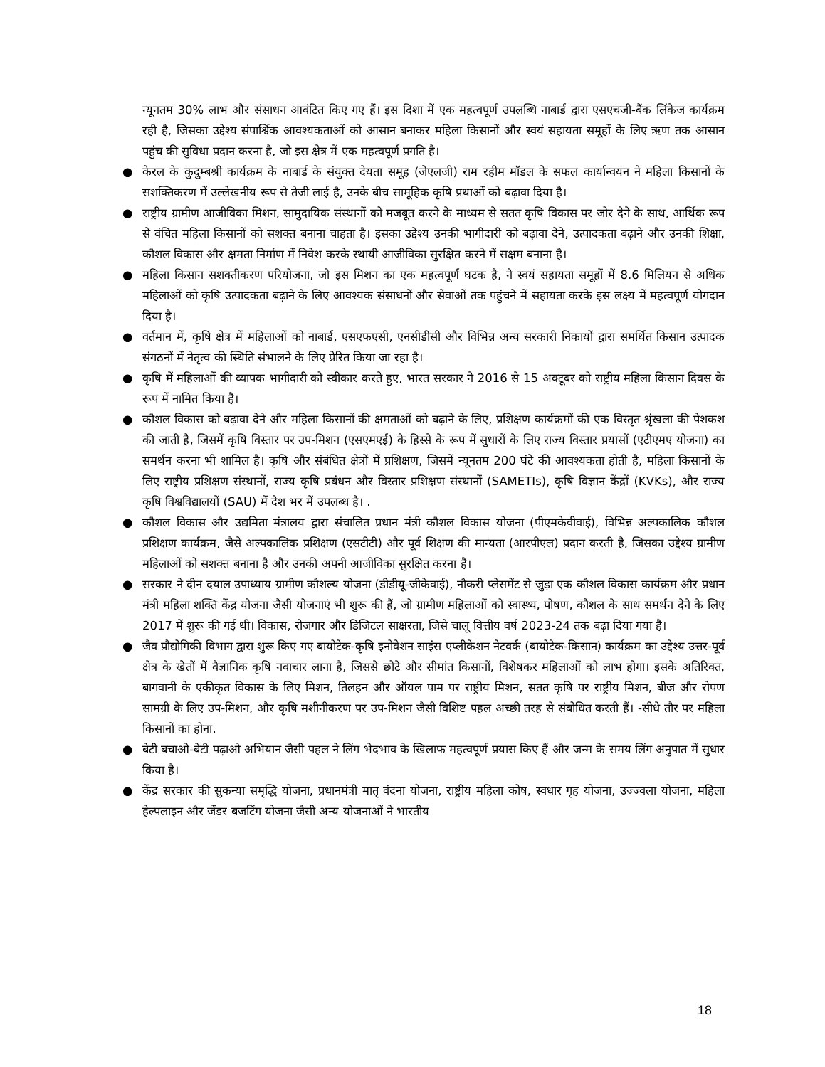न्यूनतम 30% लाभ और संसाधन आवंटित किए गए हैं। इस दिशा में एक महत्वपूर्ण उपलब्धि नाबार्ड द्वारा एसएचजी-बैंक लिंकेज कार्यक्रम रही है, जिसका उद्देश्य संपार्श्विक आवश्यकताओं को आसान बनाकर महिला किसानों और स्वयं सहायता समूहों के लिए ऋण तक आसान पहुंच की सुविधा प्रदान करना है, जो इस क्षेत्र में एक महत्वपूर्ण प्रगति है।
● केरल के कुदुम्बश्री कार्यक्रम के नाबार्ड के संयुक्त देयता समूह (जेएलजी) राम रहीम मॉडल के सफल कार्यान्वयन ने महिला किसानों के सशक्तिकरण में उल्लेखनीय रूप से तेजी लाई है, उनके बीच सामूहिक कृषि प्रथाओं को बढ़ावा दिया है।
● राष्ट्रीय ग्रामीण आजीविका मिशन, सामुदायिक संस्थानों को मजबूत करने के माध्यम से सतत कृषि विकास पर जोर देने के साथ, आर्थिक रूप से वंचित महिला किसानों को सशक्त बनाना चाहता है। इसका उद्देश्य उनकी भागीदारी को बढ़ावा देने, उत्पादकता बढ़ाने और उनकी शिक्षा, कौशल विकास और क्षमता निर्माण में निवेश करके स्थायी आजीविका सुरक्षित करने में सक्षम बनाना है।
● महिला किसान सशक्तीकरण परियोजना, जो इस मिशन का एक महत्वपूर्ण घटक है, ने स्वयं सहायता समूहों में 8.6 मिलियन से अधिक महिलाओं को कृषि उत्पादकता बढ़ाने के लिए आवश्यक संसाधनों और सेवाओं तक पहुंचने में सहायता करके इस लक्ष्य में महत्वपूर्ण योगदान दिया है।
● वर्तमान में, कृषि क्षेत्र में महिलाओं को नाबार्ड, एसएफएसी, एनसीडीसी और विभिन्न अन्य सरकारी निकायों द्वारा समर्थित किसान उत्पादक संगठनों में नेतृत्व की स्थिति संभालने के लिए प्रेरित किया जा रहा है।
● कृषि में महिलाओं की व्यापक भागीदारी को स्वीकार करते हुए, भारत सरकार ने 2016 से 15 अक्टूबर को राष्ट्रीय महिला किसान दिवस के रूप में नामित किया है।
● कौशल विकास को बढ़ावा देने और महिला किसानों की क्षमताओं को बढ़ाने के लिए, प्रशिक्षण कार्यक्रमों की एक विस्तृत श्रृंखला की पेशकश की जाती है, जिसमें कृषि विस्तार पर उप-मिशन (एसएमएई) के हिस्से के रूप में सुधारों के लिए राज्य विस्तार प्रयासों (एटीएमए योजना) का समर्थन करना भी शामिल है। कृषि और संबंधित क्षेत्रों में प्रशिक्षण, जिसमें न्यूनतम 200 घंटे की आवश्यकता होती है, महिला किसानों के लिए राष्ट्रीय प्रशिक्षण संस्थानों, राज्य कृषि प्रबंधन और विस्तार प्रशिक्षण संस्थानों (SAMETIs), कृषि विज्ञान केंद्रों (KVKs), और राज्य कृषि विश्वविद्यालयों (SAU) में देश भर में उपलब्ध है। .
● कौशल विकास और उद्यमिता मंत्रालय द्वारा संचालित प्रधान मंत्री कौशल विकास योजना (पीएमकेवीवाई), विभिन्न अल्पकालिक कौशल प्रशिक्षण कार्यक्रम, जैसे अल्पकालिक प्रशिक्षण (एसटीटी) और पूर्व शिक्षण की मान्यता (आरपीएल) प्रदान करती है, जिसका उद्देश्य ग्रामीण महिलाओं को सशक्त बनाना है और उनकी अपनी आजीविका सुरक्षित करना है।
● सरकार ने दीन दयाल उपाध्याय ग्रामीण कौशल्य योजना (डीडीयू-जीकेवाई), नौकरी प्लेसमेंट से जुड़ा एक कौशल विकास कार्यक्रम और प्रधान मंत्री महिला शक्ति केंद्र योजना जैसी योजनाएं भी शुरू की हैं, जो ग्रामीण महिलाओं को स्वास्थ्य, पोषण, कौशल के साथ समर्थन देने के लिए 2017 में शुरू की गई थी। विकास, रोजगार और डिजिटल साक्षरता, जिसे चालू वित्तीय वर्ष 2023-24 तक बढ़ा दिया गया है।
● जैव प्रौद्योगिकी विभाग द्वारा शुरू किए गए बायोटेक-कृषि इनोवेशन साइंस एप्लीकेशन नेटवर्क (बायोटेक-किसान) कार्यक्रम का उद्देश्य उत्तर-पूर्व क्षेत्र के खेतों में वैज्ञानिक कृषि नवाचार लाना है, जिससे छोटे और सीमांत किसानों, विशेषकर महिलाओं को लाभ होगा। इसके अतिरिक्त, बागवानी के एकीकृत विकास के लिए मिशन, तिलहन और ऑयल पाम पर राष्ट्रीय मिशन, सतत कृषि पर राष्ट्रीय मिशन, बीज और रोपण सामग्री के लिए उप-मिशन, और कृषि मशीनीकरण पर उप-मिशन जैसी विशिष्ट पहल अच्छी तरह से संबोधित करती हैं। -सीधे तौर पर महिला किसानों का होना.
● बेटी बचाओ-बेटी पढ़ाओ अभियान जैसी पहल ने लिंग भेदभाव के खिलाफ महत्वपूर्ण प्रयास किए हैं और जन्म के समय लिंग अनुपात में सुधार किया है।
● केंद्र सरकार की सुकन्या समृद्धि योजना, प्रधानमंत्री मातृ वंदना योजना, राष्ट्रीय महिला कोष, स्वधार गृह योजना, उज्ज्वला योजना, महिला हेल्पलाइन और जेंडर बजटिंग योजना जैसी अन्य योजनाओं ने भारतीय
18